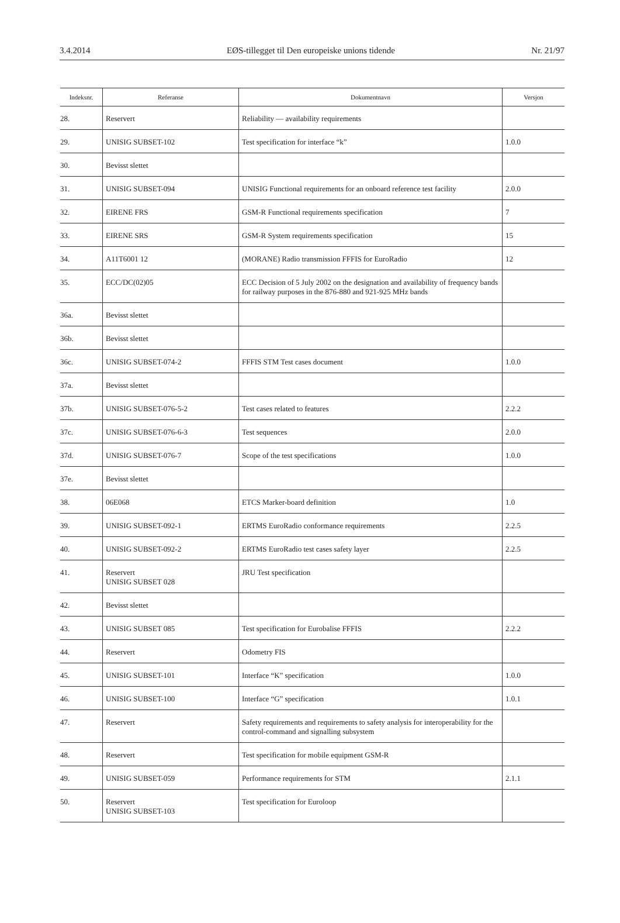3.4.2014 EØS-tillegget til Den europeiske unions tidende Nr. 21/97
| Indeksnr. | Referanse | Dokumentnavn | Versjon |
| --- | --- | --- | --- |
| 28. | Reservert | Reliability — availability requirements | |
| 29. | UNISIG SUBSET-102 | Test specification for interface “k” | 1.0.0 |
| 30. | Bevisst slettet | | |
| 31. | UNISIG SUBSET-094 | UNISIG Functional requirements for an onboard reference test facility | 2.0.0 |
| 32. | EIRENE FRS | GSM-R Functional requirements specification | 7 |
| 33. | EIRENE SRS | GSM-R System requirements specification | 15 |
| 34. | A11T6001 12 | (MORANE) Radio transmission FFFIS for EuroRadio | 12 |
| 35. | ECC/DC(02)05 | ECC Decision of 5 July 2002 on the designation and availability of frequency bands for railway purposes in the 876-880 and 921-925 MHz bands | |
| 36a. | Bevisst slettet | | |
| 36b. | Bevisst slettet | | |
| 36c. | UNISIG SUBSET-074-2 | FFFIS STM Test cases document | 1.0.0 |
| 37a. | Bevisst slettet | | |
| 37b. | UNISIG SUBSET-076-5-2 | Test cases related to features | 2.2.2 |
| 37c. | UNISIG SUBSET-076-6-3 | Test sequences | 2.0.0 |
| 37d. | UNISIG SUBSET-076-7 | Scope of the test specifications | 1.0.0 |
| 37e. | Bevisst slettet | | |
| 38. | 06E068 | ETCS Marker-board definition | 1.0 |
| 39. | UNISIG SUBSET-092-1 | ERTMS EuroRadio conformance requirements | 2.2.5 |
| 40. | UNISIG SUBSET-092-2 | ERTMS EuroRadio test cases safety layer | 2.2.5 |
| 41. | Reservert UNISIG SUBSET 028 | JRU Test specification | |
| 42. | Bevisst slettet | | |
| 43. | UNISIG SUBSET 085 | Test specification for Eurobalise FFFIS | 2.2.2 |
| 44. | Reservert | Odometry FIS | |
| 45. | UNISIG SUBSET-101 | Interface “K” specification | 1.0.0 |
| 46. | UNISIG SUBSET-100 | Interface “G” specification | 1.0.1 |
| 47. | Reservert | Safety requirements and requirements to safety analysis for interoperability for the control-command and signalling subsystem | |
| 48. | Reservert | Test specification for mobile equipment GSM-R | |
| 49. | UNISIG SUBSET-059 | Performance requirements for STM | 2.1.1 |
| 50. | Reservert UNISIG SUBSET-103 | Test specification for Euroloop | |